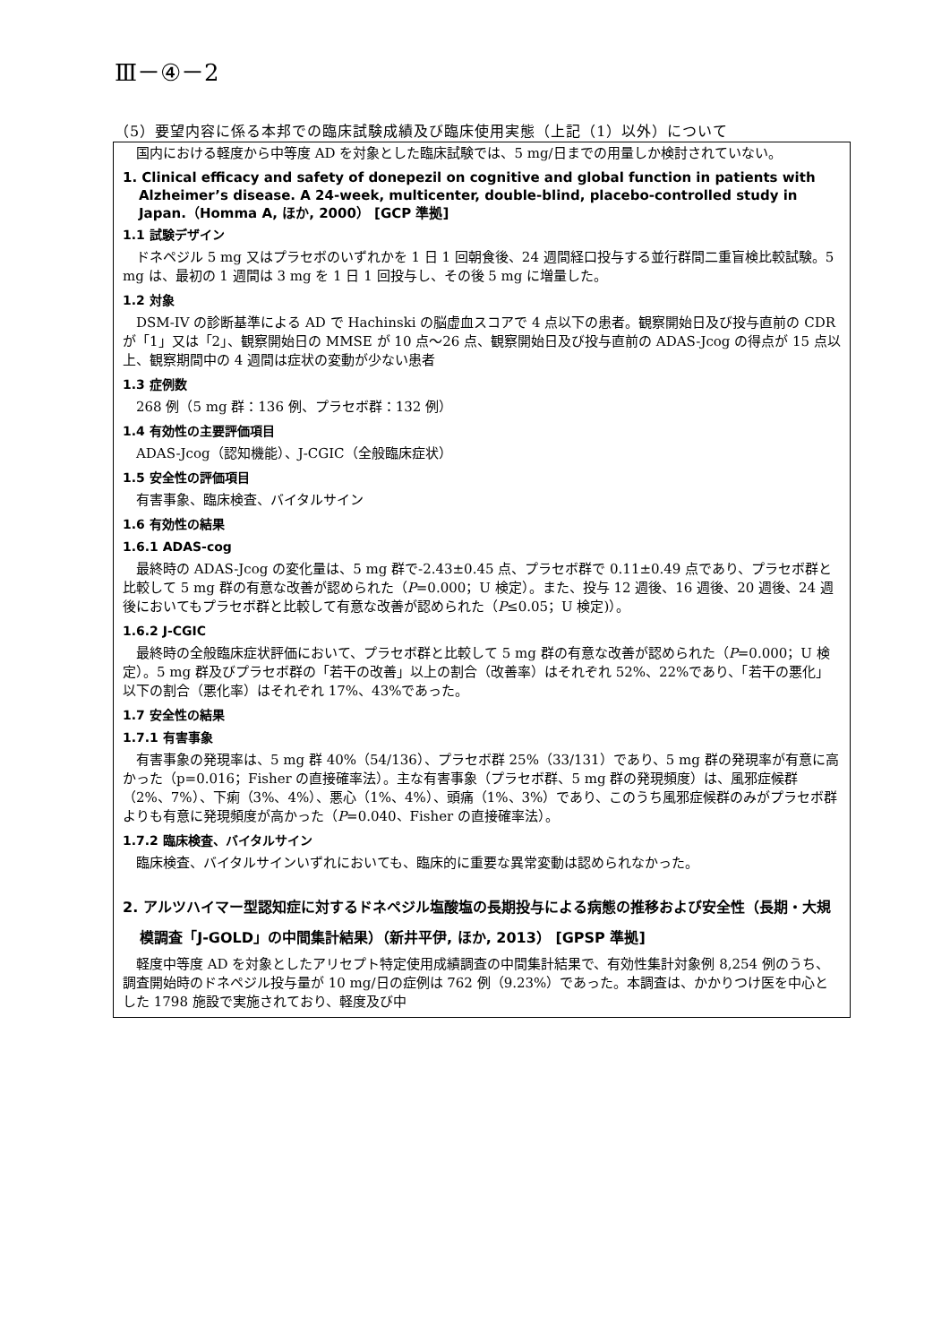Ⅲ－④－2
（5）要望内容に係る本邦での臨床試験成績及び臨床使用実態（上記（1）以外）について
国内における軽度から中等度 AD を対象とした臨床試験では、5 mg/日までの用量しか検討されていない。
1. Clinical efficacy and safety of donepezil on cognitive and global function in patients with Alzheimer’s disease. A 24-week, multicenter, double-blind, placebo-controlled study in Japan.（Homma A, ほか, 2000） [GCP 準拠]
1.1 試験デザイン
ドネペジル 5 mg 又はプラセボのいずれかを 1 日 1 回朝食後、24 週間経口投与する並行群間二重盲検比較試験。5 mg は、最初の 1 週間は 3 mg を 1 日 1 回投与し、その後 5 mg に増量した。
1.2 対象
DSM-IV の診断基準による AD で Hachinski の脳虚血スコアで 4 点以下の患者。観察開始日及び投与直前の CDR が「1」又は「2」、観察開始日の MMSE が 10 点～26 点、観察開始日及び投与直前の ADAS-Jcog の得点が 15 点以上、観察期間中の 4 週間は症状の変動が少ない患者
1.3 症例数
268 例（5 mg 群：136 例、プラセボ群：132 例）
1.4 有効性の主要評価項目
ADAS-Jcog（認知機能）、J-CGIC（全般臨床症状）
1.5 安全性の評価項目
有害事象、臨床検査、バイタルサイン
1.6 有効性の結果
1.6.1 ADAS-cog
最終時の ADAS-Jcog の変化量は、5 mg 群で-2.43±0.45 点、プラセボ群で 0.11±0.49 点であり、プラセボ群と比較して 5 mg 群の有意な改善が認められた（P=0.000；U 検定）。また、投与 12 週後、16 週後、20 週後、24 週後においてもプラセボ群と比較して有意な改善が認められた（P≤0.05；U 検定)）。
1.6.2 J-CGIC
最終時の全般臨床症状評価において、プラセボ群と比較して 5 mg 群の有意な改善が認められた（P=0.000；U 検定）。5 mg 群及びプラセボ群の「若干の改善」以上の割合（改善率）はそれぞれ 52%、22%であり、「若干の悪化」以下の割合（悪化率）はそれぞれ 17%、43%であった。
1.7 安全性の結果
1.7.1 有害事象
有害事象の発現率は、5 mg 群 40%（54/136）、プラセボ群 25%（33/131）であり、5 mg 群の発現率が有意に高かった（p=0.016；Fisher の直接確率法）。主な有害事象（プラセボ群、5 mg 群の発現頻度）は、風邪症候群（2%、7%）、下痢（3%、4%）、悪心（1%、4%）、頭痛（1%、3%）であり、このうち風邪症候群のみがプラセボ群よりも有意に発現頻度が高かった（P=0.040、Fisher の直接確率法）。
1.7.2 臨床検査、バイタルサイン
臨床検査、バイタルサインいずれにおいても、臨床的に重要な異常変動は認められなかった。
2. アルツハイマー型認知症に対するドネペジル塩酸塩の長期投与による病態の推移および安全性（長期・大規模調査「J-GOLD」の中間集計結果）（新井平伊, ほか, 2013） [GPSP 準拠]
軽度中等度 AD を対象としたアリセプト特定使用成績調査の中間集計結果で、有効性集計対象例 8,254 例のうち、調査開始時のドネペジル投与量が 10 mg/日の症例は 762 例（9.23%）であった。本調査は、かかりつけ医を中心とした 1798 施設で実施されており、軽度及び中